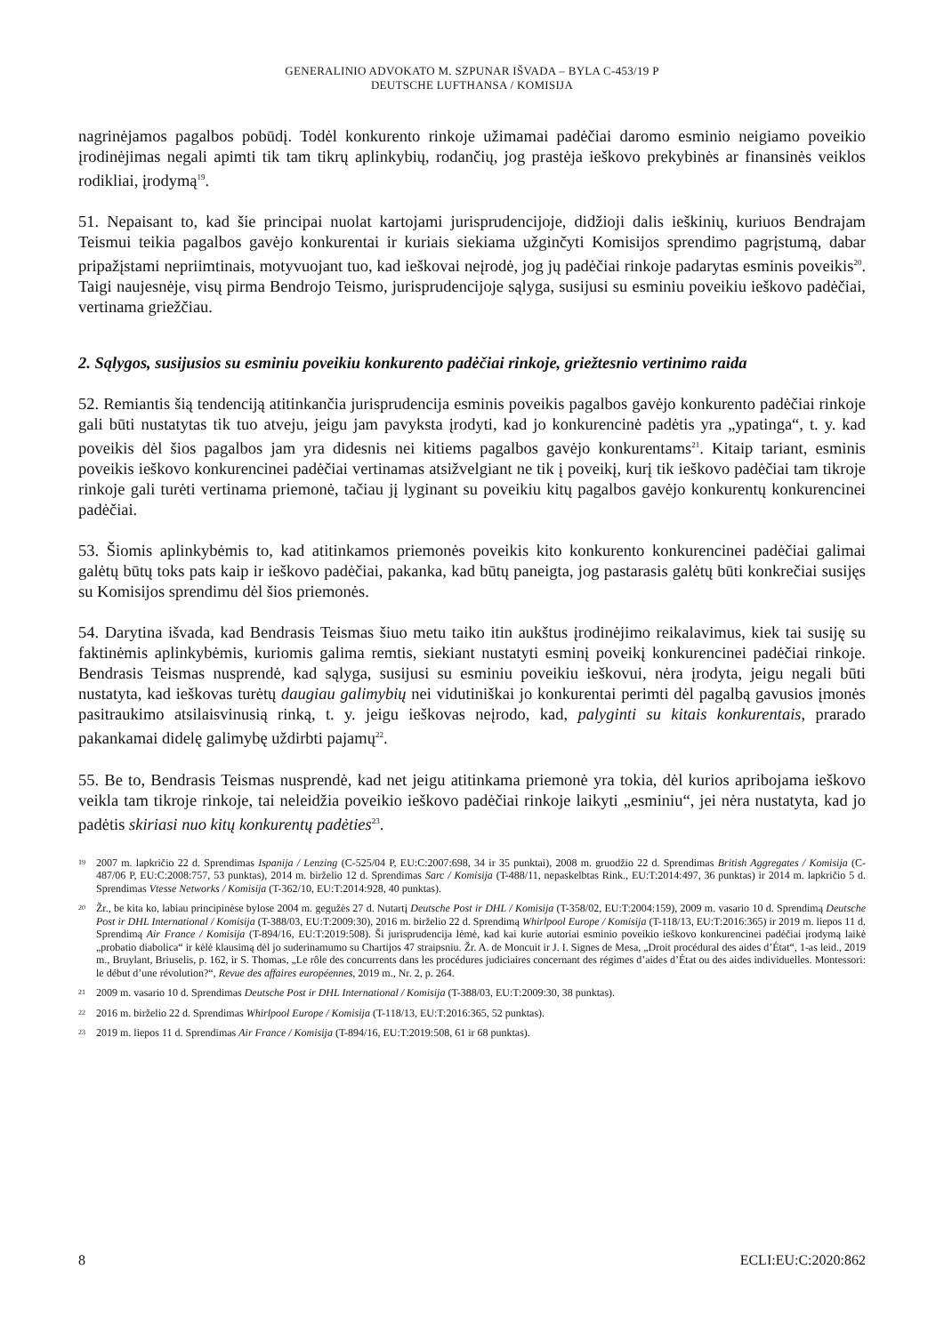GENERALINIO ADVOKATO M. SZPUNAR IŠVADA – BYLA C-453/19 P
DEUTSCHE LUFTHANSA / KOMISIJA
nagrinėjamos pagalbos pobūdį. Todėl konkurento rinkoje užimamai padėčiai daromo esminio neigiamo poveikio įrodinėjimas negali apimti tik tam tikrų aplinkybių, rodančių, jog prastėja ieškovo prekybinės ar finansinės veiklos rodikliai, įrodymą<sup>19</sup>.
51. Nepaisant to, kad šie principai nuolat kartojami jurisprudencijoje, didžioji dalis ieškinių, kuriuos Bendrajam Teismui teikia pagalbos gavėjo konkurentai ir kuriais siekiama užginčyti Komisijos sprendimo pagrįstumą, dabar pripažįstami nepriimtinais, motyvuojant tuo, kad ieškovai neįrodė, jog jų padėčiai rinkoje padarytas esminis poveikis<sup>20</sup>. Taigi naujesnėje, visų pirma Bendrojo Teismo, jurisprudencijoje sąlyga, susijusi su esminiu poveikiu ieškovo padėčiai, vertinama griežčiau.
2. Sąlygos, susijusios su esminiu poveikiu konkurento padėčiai rinkoje, griežtesnio vertinimo raida
52. Remiantis šią tendenciją atitinkančia jurisprudencija esminis poveikis pagalbos gavėjo konkurento padėčiai rinkoje gali būti nustatytas tik tuo atveju, jeigu jam pavyksta įrodyti, kad jo konkurencinė padėtis yra „ypatinga“, t. y. kad poveikis dėl šios pagalbos jam yra didesnis nei kitiems pagalbos gavėjo konkurentams<sup>21</sup>. Kitaip tariant, esminis poveikis ieškovo konkurencinei padėčiai vertinamas atsižvelgiant ne tik į poveikį, kurį tik ieškovo padėčiai tam tikroje rinkoje gali turėti vertinama priemonė, tačiau jį lyginant su poveikiu kitų pagalbos gavėjo konkurentų konkurencinei padėčiai.
53. Šiomis aplinkybėmis to, kad atitinkamos priemonės poveikis kito konkurento konkurencinei padėčiai galimai galėtų būtų toks pats kaip ir ieškovo padėčiai, pakanka, kad būtų paneigta, jog pastarasis galėtų būti konkrečiai susijęs su Komisijos sprendimu dėl šios priemonės.
54. Darytina išvada, kad Bendrasis Teismas šiuo metu taiko itin aukštus įrodinėjimo reikalavimus, kiek tai susiję su faktinėmis aplinkybėmis, kuriomis galima remtis, siekiant nustatyti esminį poveikį konkurencinei padėčiai rinkoje. Bendrasis Teismas nusprendė, kad sąlyga, susijusi su esminiu poveikiu ieškovui, nėra įrodyta, jeigu negali būti nustatyta, kad ieškovas turėtų daugiau galimybių nei vidutiniškai jo konkurentai perimti dėl pagalbą gavusios įmonės pasitraukimo atsilaisvinusią rinką, t. y. jeigu ieškovas neįrodo, kad, palyginti su kitais konkurentais, prarado pakankamai didelę galimybę uždirbti pajamų<sup>22</sup>.
55. Be to, Bendrasis Teismas nusprendė, kad net jeigu atitinkama priemonė yra tokia, dėl kurios apribojama ieškovo veikla tam tikroje rinkoje, tai neleidžia poveikio ieškovo padėčiai rinkoje laikyti „esminiu“, jei nėra nustatyta, kad jo padėtis skiriasi nuo kitų konkurentų padėties<sup>23</sup>.
19 2007 m. lapkričio 22 d. Sprendimas Ispanija / Lenzing (C-525/04 P, EU:C:2007:698, 34 ir 35 punktai), 2008 m. gruodžio 22 d. Sprendimas British Aggregates / Komisija (C-487/06 P, EU:C:2008:757, 53 punktas), 2014 m. birželio 12 d. Sprendimas Sarc / Komisija (T-488/11, nepaskelbtas Rink., EU:T:2014:497, 36 punktas) ir 2014 m. lapkričio 5 d. Sprendimas Vtesse Networks / Komisija (T-362/10, EU:T:2014:928, 40 punktas).
20 Žr., be kita ko, labiau principinėse bylose 2004 m. gegužės 27 d. Nutartį Deutsche Post ir DHL / Komisija (T-358/02, EU:T:2004:159), 2009 m. vasario 10 d. Sprendimą Deutsche Post ir DHL International / Komisija (T-388/03, EU:T:2009:30), 2016 m. birželio 22 d. Sprendimą Whirlpool Europe / Komisija (T-118/13, EU:T:2016:365) ir 2019 m. liepos 11 d. Sprendimą Air France / Komisija (T-894/16, EU:T:2019:508). Ši jurisprudencija lėmė, kad kai kurie autoriai esminio poveikio ieškovo konkurencinei padėčiai įrodymą laikė „probatio diabolica“ ir kėlė klausimą dėl jo suderinamumo su Chartijos 47 straipsniu. Žr. A. de Moncuit ir J. I. Signes de Mesa, „Droit procédural des aides d’État“, 1-as leid., 2019 m., Bruylant, Briuselis, p. 162, ir S. Thomas, „Le rôle des concurrents dans les procédures judiciaires concernant des régimes d’aides d’État ou des aides individuelles. Montessori: le début d’une révolution?“, Revue des affaires européennes, 2019 m., Nr. 2, p. 264.
21 2009 m. vasario 10 d. Sprendimas Deutsche Post ir DHL International / Komisija (T-388/03, EU:T:2009:30, 38 punktas).
22 2016 m. birželio 22 d. Sprendimas Whirlpool Europe / Komisija (T-118/13, EU:T:2016:365, 52 punktas).
23 2019 m. liepos 11 d. Sprendimas Air France / Komisija (T-894/16, EU:T:2019:508, 61 ir 68 punktas).
8 ECLI:EU:C:2020:862